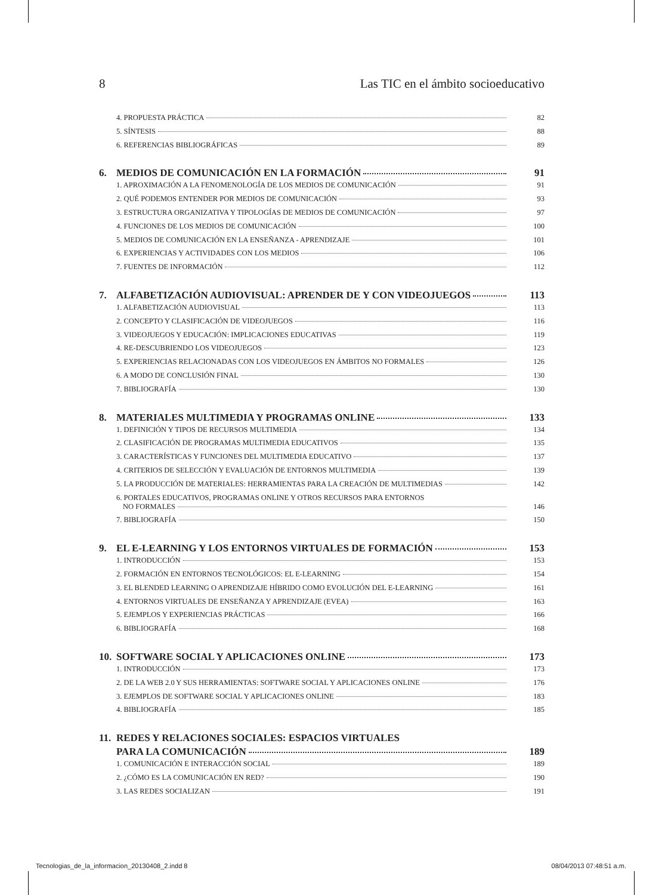8 Las TIC en el ámbito socioeducativo
4. PROPUESTA PRÁCTICA 82
5. SÍNTESIS 88
6. REFERENCIAS BIBLIOGRÁFICAS 89
6. MEDIOS DE COMUNICACIÓN EN LA FORMACIÓN 91
1. APROXIMACIÓN A LA FENOMENOLOGÍA DE LOS MEDIOS DE COMUNICACIÓN 91
2. QUÉ PODEMOS ENTENDER POR MEDIOS DE COMUNICACIÓN 93
3. ESTRUCTURA ORGANIZATIVA Y TIPOLOGÍAS DE MEDIOS DE COMUNICACIÓN 97
4. FUNCIONES DE LOS MEDIOS DE COMUNICACIÓN 100
5. MEDIOS DE COMUNICACIÓN EN LA ENSEÑANZA - APRENDIZAJE 101
6. EXPERIENCIAS Y ACTIVIDADES CON LOS MEDIOS 106
7. FUENTES DE INFORMACIÓN 112
7. ALFABETIZACIÓN AUDIOVISUAL: APRENDER DE Y CON VIDEOJUEGOS 113
1. ALFABETIZACIÓN AUDIOVISUAL 113
2. CONCEPTO Y CLASIFICACIÓN DE VIDEOJUEGOS 116
3. VIDEOJUEGOS Y EDUCACIÓN: IMPLICACIONES EDUCATIVAS 119
4. RE-DESCUBRIENDO LOS VIDEOJUEGOS 123
5. EXPERIENCIAS RELACIONADAS CON LOS VIDEOJUEGOS EN ÁMBITOS NO FORMALES 126
6. A MODO DE CONCLUSIÓN FINAL 130
7. BIBLIOGRAFÍA 130
8. MATERIALES MULTIMEDIA Y PROGRAMAS ONLINE 133
1. DEFINICIÓN Y TIPOS DE RECURSOS MULTIMEDIA 134
2. CLASIFICACIÓN DE PROGRAMAS MULTIMEDIA EDUCATIVOS 135
3. CARACTERÍSTICAS Y FUNCIONES DEL MULTIMEDIA EDUCATIVO 137
4. CRITERIOS DE SELECCIÓN Y EVALUACIÓN DE ENTORNOS MULTIMEDIA 139
5. LA PRODUCCIÓN DE MATERIALES: HERRAMIENTAS PARA LA CREACIÓN DE MULTIMEDIAS 142
6. PORTALES EDUCATIVOS, PROGRAMAS ONLINE Y OTROS RECURSOS PARA ENTORNOS
NO FORMALES 146
7. BIBLIOGRAFÍA 150
9. EL E-LEARNING Y LOS ENTORNOS VIRTUALES DE FORMACIÓN 153
1. INTRODUCCIÓN 153
2. FORMACIÓN EN ENTORNOS TECNOLÓGICOS: EL E-LEARNING 154
3. EL BLENDED LEARNING O APRENDIZAJE HÍBRIDO COMO EVOLUCIÓN DEL E-LEARNING 161
4. ENTORNOS VIRTUALES DE ENSEÑANZA Y APRENDIZAJE (EVEA) 163
5. EJEMPLOS Y EXPERIENCIAS PRÁCTICAS 166
6. BIBLIOGRAFÍA 168
10. SOFTWARE SOCIAL Y APLICACIONES ONLINE 173
1. INTRODUCCIÓN 173
2. DE LA WEB 2.0 Y SUS HERRAMIENTAS: SOFTWARE SOCIAL Y APLICACIONES ONLINE 176
3. EJEMPLOS DE SOFTWARE SOCIAL Y APLICACIONES ONLINE 183
4. BIBLIOGRAFÍA 185
11. REDES Y RELACIONES SOCIALES: ESPACIOS VIRTUALES
PARA LA COMUNICACIÓN 189
1. COMUNICACIÓN E INTERACCIÓN SOCIAL 189
2. ¿CÓMO ES LA COMUNICACIÓN EN RED? 190
3. LAS REDES SOCIALIZAN 191
Tecnologias_de_la_informacion_20130408_2.indd 8 08/04/2013 07:48:51 a.m.